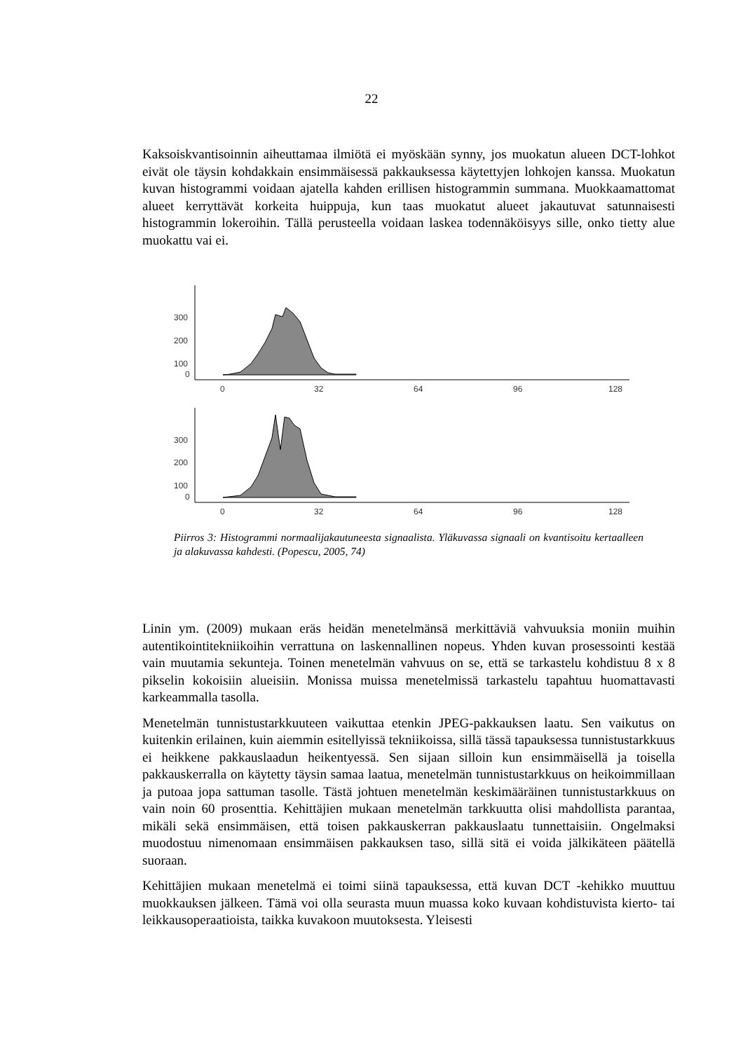22
Kaksoiskvantisoinnin aiheuttamaa ilmiötä ei myöskään synny, jos muokatun alueen DCT-lohkot eivät ole täysin kohdakkain ensimmäisessä pakkauksessa käytettyjen lohkojen kanssa. Muokatun kuvan histogrammi voidaan ajatella kahden erillisen histogrammin summana. Muokkaamattomat alueet kerryttävät korkeita huippuja, kun taas muokatut alueet jakautuvat satunnaisesti histogrammin lokeroihin. Tällä perusteella voidaan laskea todennäköisyys sille, onko tietty alue muokattu vai ei.
300
200
100
0
0
32
64
96
128
300
200
100
0
0
32
64
96
128
Piirros 3: Histogrammi normaalijakautuneesta signaalista. Yläkuvassa signaali on kvantisoitu kertaalleen ja alakuvassa kahdesti. (Popescu, 2005, 74)
Linin ym. (2009) mukaan eräs heidän menetelmänsä merkittäviä vahvuuksia moniin muihin autentikointitekniikoihin verrattuna on laskennallinen nopeus. Yhden kuvan prosessointi kestää vain muutamia sekunteja. Toinen menetelmän vahvuus on se, että se tarkastelu kohdistuu 8 x 8 pikselin kokoisiin alueisiin. Monissa muissa menetelmissä tarkastelu tapahtuu huomattavasti karkeammalla tasolla.
Menetelmän tunnistustarkkuuteen vaikuttaa etenkin JPEG-pakkauksen laatu. Sen vaikutus on kuitenkin erilainen, kuin aiemmin esitellyissä tekniikoissa, sillä tässä tapauksessa tunnistustarkkuus ei heikkene pakkauslaadun heikentyessä. Sen sijaan silloin kun ensimmäisellä ja toisella pakkauskerralla on käytetty täysin samaa laatua, menetelmän tunnistustarkkuus on heikoimmillaan ja putoaa jopa sattuman tasolle. Tästä johtuen menetelmän keskimääräinen tunnistustarkkuus on vain noin 60 prosenttia. Kehittäjien mukaan menetelmän tarkkuutta olisi mahdollista parantaa, mikäli sekä ensimmäisen, että toisen pakkauskerran pakkauslaatu tunnettaisiin. Ongelmaksi muodostuu nimenomaan ensimmäisen pakkauksen taso, sillä sitä ei voida jälkikäteen päätellä suoraan.
Kehittäjien mukaan menetelmä ei toimi siinä tapauksessa, että kuvan DCT -kehikko muuttuu muokkauksen jälkeen. Tämä voi olla seurasta muun muassa koko kuvaan kohdistuvista kierto- tai leikkausoperaatioista, taikka kuvakoon muutoksesta. Yleisesti